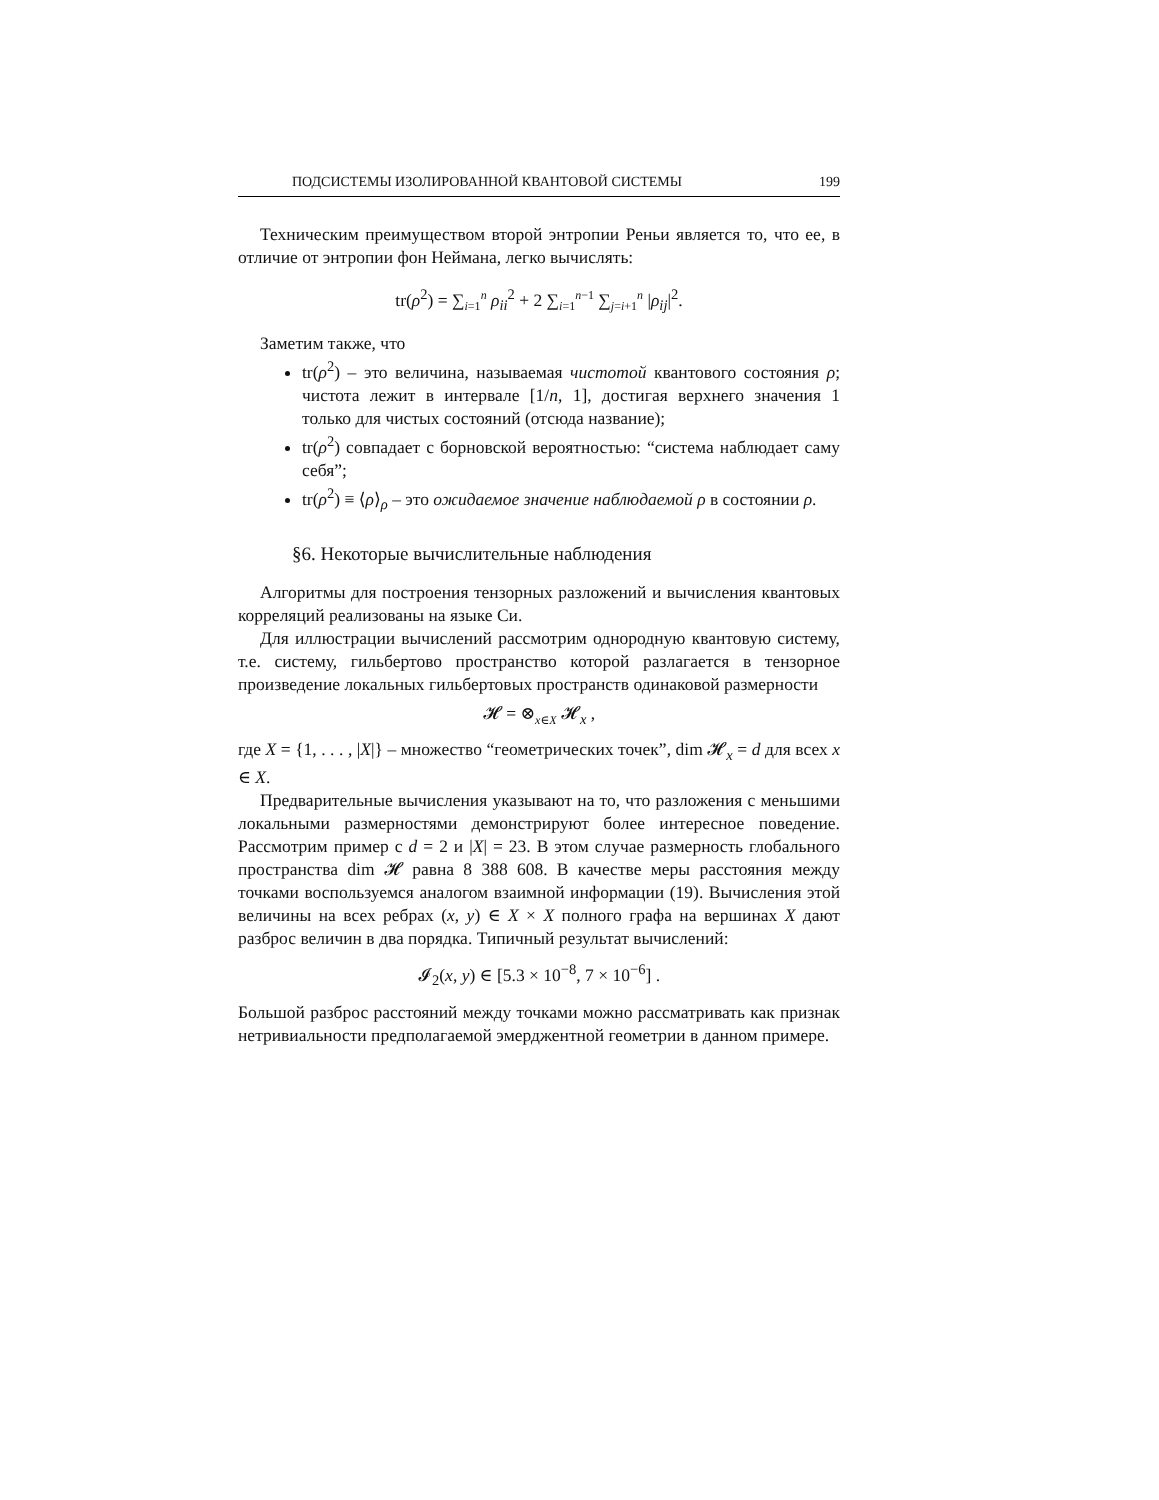ПОДСИСТЕМЫ ИЗОЛИРОВАННОЙ КВАНТОВОЙ СИСТЕМЫ 199
Техническим преимуществом второй энтропии Реньи является то, что ее, в отличие от энтропии фон Неймана, легко вычислять:
tr(ρ<sup>2</sup>) = ∑<sub>i=1</sub><sup>n</sup> ρ<sub>ii</sub><sup>2</sup> + 2 ∑<sub>i=1</sub><sup>n−1</sup> ∑<sub>j=i+1</sub><sup>n</sup> |ρ<sub>ij</sub>|<sup>2</sup>.
Заметим также, что
tr(ρ<sup>2</sup>) – это величина, называемая чистотой квантового состояния ρ; чистота лежит в интервале [1/n, 1], достигая верхнего значения 1 только для чистых состояний (отсюда название);
tr(ρ<sup>2</sup>) совпадает с борновской вероятностью: “система наблюдает саму себя”;
tr(ρ<sup>2</sup>) ≡ ⟨ρ⟩<sub>ρ</sub> – это ожидаемое значение наблюдаемой ρ в состоянии ρ.
§6. Некоторые вычислительные наблюдения
Алгоритмы для построения тензорных разложений и вычисления квантовых корреляций реализованы на языке Си.
Для иллюстрации вычислений рассмотрим однородную квантовую систему, т.е. систему, гильбертово пространство которой разлагается в тензорное произведение локальных гильбертовых пространств одинаковой размерности
𝓗 = ⊗<sub>x∈X</sub> 𝓗<sub>x</sub> ,
где X = {1, . . . , |X|} – множество “геометрических точек”, dim 𝓗<sub>x</sub> = d для всех x ∈ X.
Предварительные вычисления указывают на то, что разложения с меньшими локальными размерностями демонстрируют более интересное поведение. Рассмотрим пример с d = 2 и |X| = 23. В этом случае размерность глобального пространства dim 𝓗 равна 8 388 608. В качестве меры расстояния между точками воспользуемся аналогом взаимной информации (19). Вычисления этой величины на всех ребрах (x, y) ∈ X × X полного графа на вершинах X дают разброс величин в два порядка. Типичный результат вычислений:
𝓘<sub>2</sub>(x, y) ∈ [5.3 × 10<sup>−8</sup>, 7 × 10<sup>−6</sup>] .
Большой разброс расстояний между точками можно рассматривать как признак нетривиальности предполагаемой эмерджентной геометрии в данном примере.